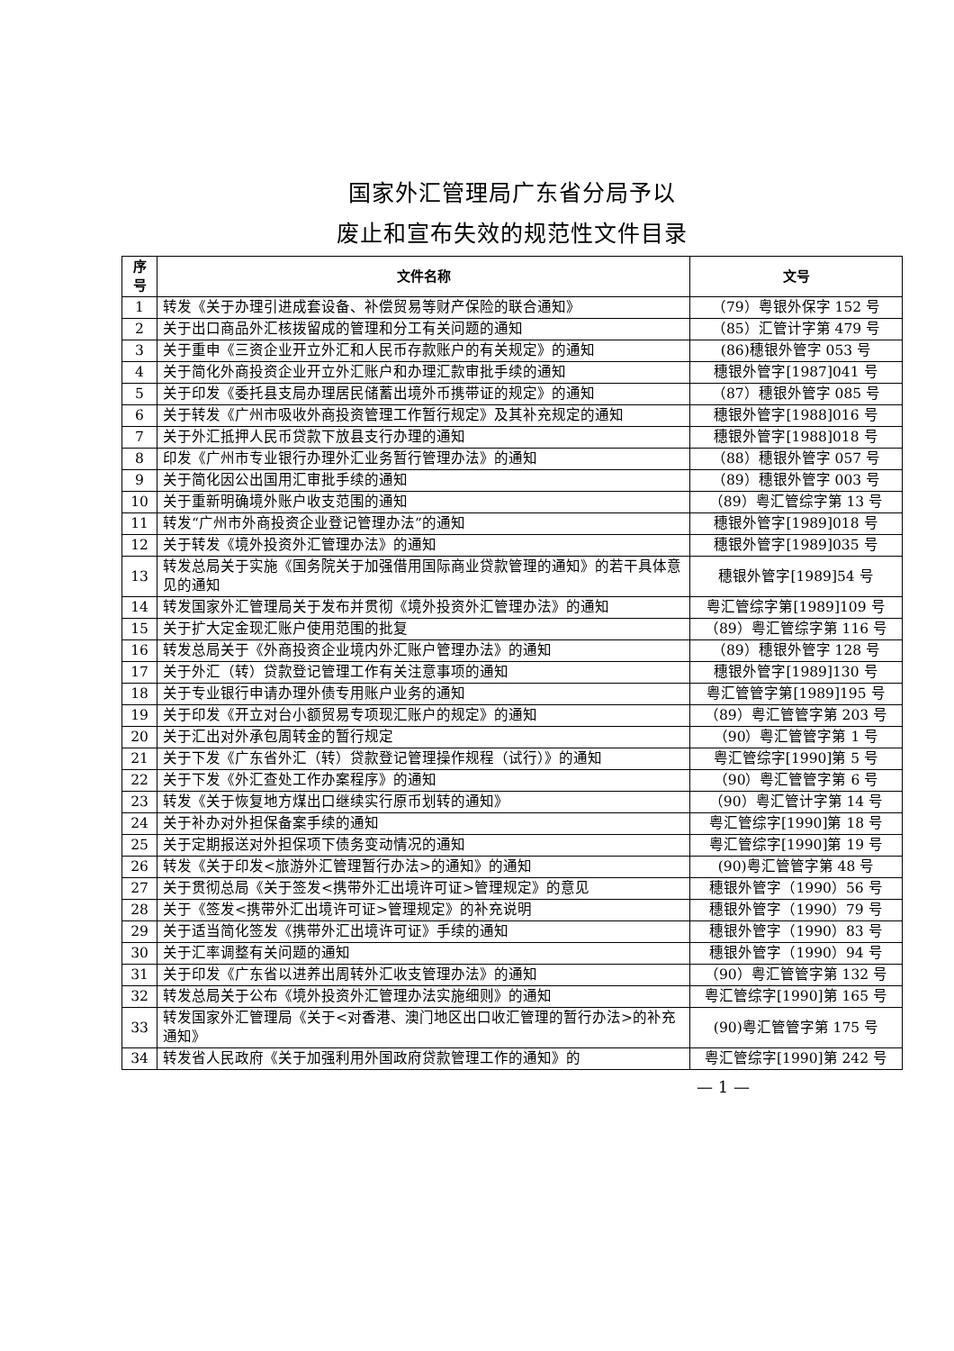国家外汇管理局广东省分局予以
废止和宣布失效的规范性文件目录
| 序 号 | 文件名称 | 文号 |
| --- | --- | --- |
| 1 | 转发《关于办理引进成套设备、补偿贸易等财产保险的联合通知》 | （79）粤银外保字 152 号 |
| 2 | 关于出口商品外汇核拨留成的管理和分工有关问题的通知 | （85）汇管计字第 479 号 |
| 3 | 关于重申《三资企业开立外汇和人民币存款账户的有关规定》的通知 | (86)穗银外管字 053 号 |
| 4 | 关于简化外商投资企业开立外汇账户和办理汇款审批手续的通知 | 穗银外管字[1987]041 号 |
| 5 | 关于印发《委托县支局办理居民储蓄出境外币携带证的规定》的通知 | （87）穗银外管字 085 号 |
| 6 | 关于转发《广州市吸收外商投资管理工作暂行规定》及其补充规定的通知 | 穗银外管字[1988]016 号 |
| 7 | 关于外汇抵押人民币贷款下放县支行办理的通知 | 穗银外管字[1988]018 号 |
| 8 | 印发《广州市专业银行办理外汇业务暂行管理办法》的通知 | （88）穗银外管字 057 号 |
| 9 | 关于简化因公出国用汇审批手续的通知 | （89）穗银外管字 003 号 |
| 10 | 关于重新明确境外账户收支范围的通知 | （89）粤汇管综字第 13 号 |
| 11 | 转发“广州市外商投资企业登记管理办法”的通知 | 穗银外管字[1989]018 号 |
| 12 | 关于转发《境外投资外汇管理办法》的通知 | 穗银外管字[1989]035 号 |
| 13 | 转发总局关于实施《国务院关于加强借用国际商业贷款管理的通知》的若干具体意见的通知 | 穗银外管字[1989]54 号 |
| 14 | 转发国家外汇管理局关于发布并贯彻《境外投资外汇管理办法》的通知 | 粤汇管综字第[1989]109 号 |
| 15 | 关于扩大定金现汇账户使用范围的批复 | （89）粤汇管综字第 116 号 |
| 16 | 转发总局关于《外商投资企业境内外汇账户管理办法》的通知 | （89）穗银外管字 128 号 |
| 17 | 关于外汇（转）贷款登记管理工作有关注意事项的通知 | 穗银外管字[1989]130 号 |
| 18 | 关于专业银行申请办理外债专用账户业务的通知 | 粤汇管管字第[1989]195 号 |
| 19 | 关于印发《开立对台小额贸易专项现汇账户的规定》的通知 | （89）粤汇管管字第 203 号 |
| 20 | 关于汇出对外承包周转金的暂行规定 | （90）粤汇管管字第 1 号 |
| 21 | 关于下发《广东省外汇（转）贷款登记管理操作规程（试行）》的通知 | 粤汇管综字[1990]第 5 号 |
| 22 | 关于下发《外汇查处工作办案程序》的通知 | （90）粤汇管管字第 6 号 |
| 23 | 转发《关于恢复地方煤出口继续实行原币划转的通知》 | （90）粤汇管计字第 14 号 |
| 24 | 关于补办对外担保备案手续的通知 | 粤汇管综字[1990]第 18 号 |
| 25 | 关于定期报送对外担保项下债务变动情况的通知 | 粤汇管综字[1990]第 19 号 |
| 26 | 转发《关于印发<旅游外汇管理暂行办法>的通知》的通知 | (90)粤汇管管字第 48 号 |
| 27 | 关于贯彻总局《关于签发<携带外汇出境许可证>管理规定》的意见 | 穗银外管字（1990）56 号 |
| 28 | 关于《签发<携带外汇出境许可证>管理规定》的补充说明 | 穗银外管字（1990）79 号 |
| 29 | 关于适当简化签发《携带外汇出境许可证》手续的通知 | 穗银外管字（1990）83 号 |
| 30 | 关于汇率调整有关问题的通知 | 穗银外管字（1990）94 号 |
| 31 | 关于印发《广东省以进养出周转外汇收支管理办法》的通知 | （90）粤汇管管字第 132 号 |
| 32 | 转发总局关于公布《境外投资外汇管理办法实施细则》的通知 | 粤汇管综字[1990]第 165 号 |
| 33 | 转发国家外汇管理局《关于<对香港、澳门地区出口收汇管理的暂行办法>的补充通知》 | (90)粤汇管管字第 175 号 |
| 34 | 转发省人民政府《关于加强利用外国政府贷款管理工作的通知》的 | 粤汇管综字[1990]第 242 号 |
— 1 —